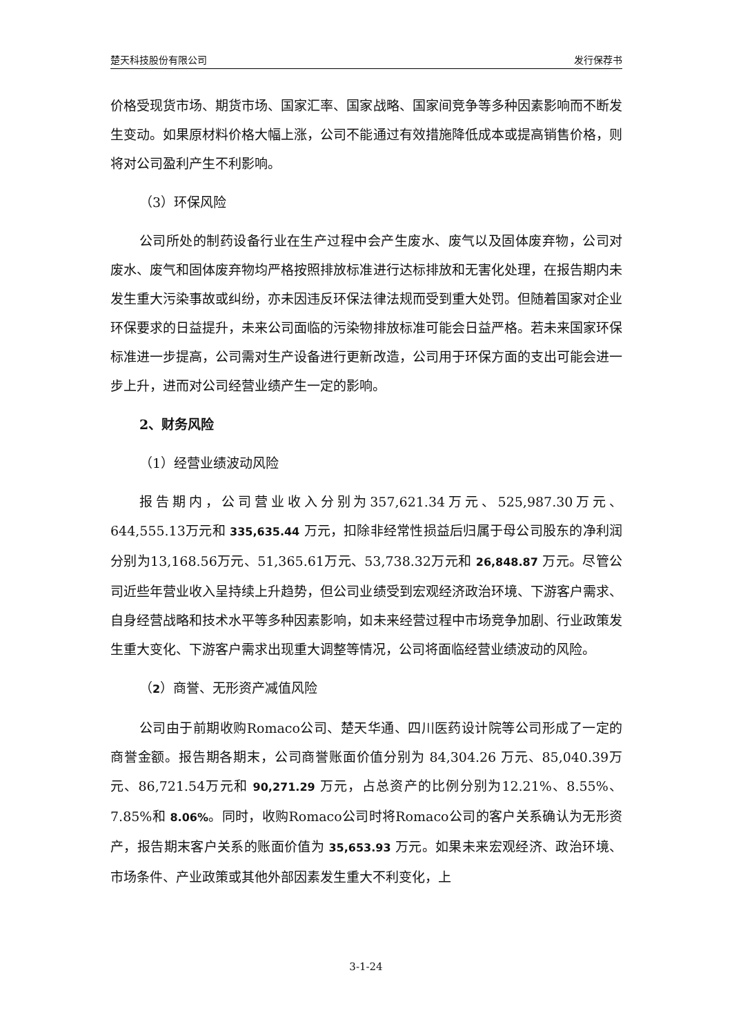楚天科技股份有限公司 发行保荐书
价格受现货市场、期货市场、国家汇率、国家战略、国家间竞争等多种因素影响而不断发生变动。如果原材料价格大幅上涨，公司不能通过有效措施降低成本或提高销售价格，则将对公司盈利产生不利影响。
（3）环保风险
公司所处的制药设备行业在生产过程中会产生废水、废气以及固体废弃物，公司对废水、废气和固体废弃物均严格按照排放标准进行达标排放和无害化处理，在报告期内未发生重大污染事故或纠纷，亦未因违反环保法律法规而受到重大处罚。但随着国家对企业环保要求的日益提升，未来公司面临的污染物排放标准可能会日益严格。若未来国家环保标准进一步提高，公司需对生产设备进行更新改造，公司用于环保方面的支出可能会进一步上升，进而对公司经营业绩产生一定的影响。
2、财务风险
（1）经营业绩波动风险
报告期内，公司营业收入分别为357,621.34万元、525,987.30万元、644,555.13万元和 335,635.44 万元，扣除非经常性损益后归属于母公司股东的净利润分别为13,168.56万元、51,365.61万元、53,738.32万元和 26,848.87 万元。尽管公司近些年营业收入呈持续上升趋势，但公司业绩受到宏观经济政治环境、下游客户需求、自身经营战略和技术水平等多种因素影响，如未来经营过程中市场竞争加剧、行业政策发生重大变化、下游客户需求出现重大调整等情况，公司将面临经营业绩波动的风险。
（2）商誉、无形资产减值风险
公司由于前期收购Romaco公司、楚天华通、四川医药设计院等公司形成了一定的商誉金额。报告期各期末，公司商誉账面价值分别为 84,304.26 万元、85,040.39万元、86,721.54万元和 90,271.29 万元，占总资产的比例分别为12.21%、8.55%、7.85%和 8.06%。同时，收购Romaco公司时将Romaco公司的客户关系确认为无形资产，报告期末客户关系的账面价值为 35,653.93 万元。如果未来宏观经济、政治环境、市场条件、产业政策或其他外部因素发生重大不利变化，上
3-1-24